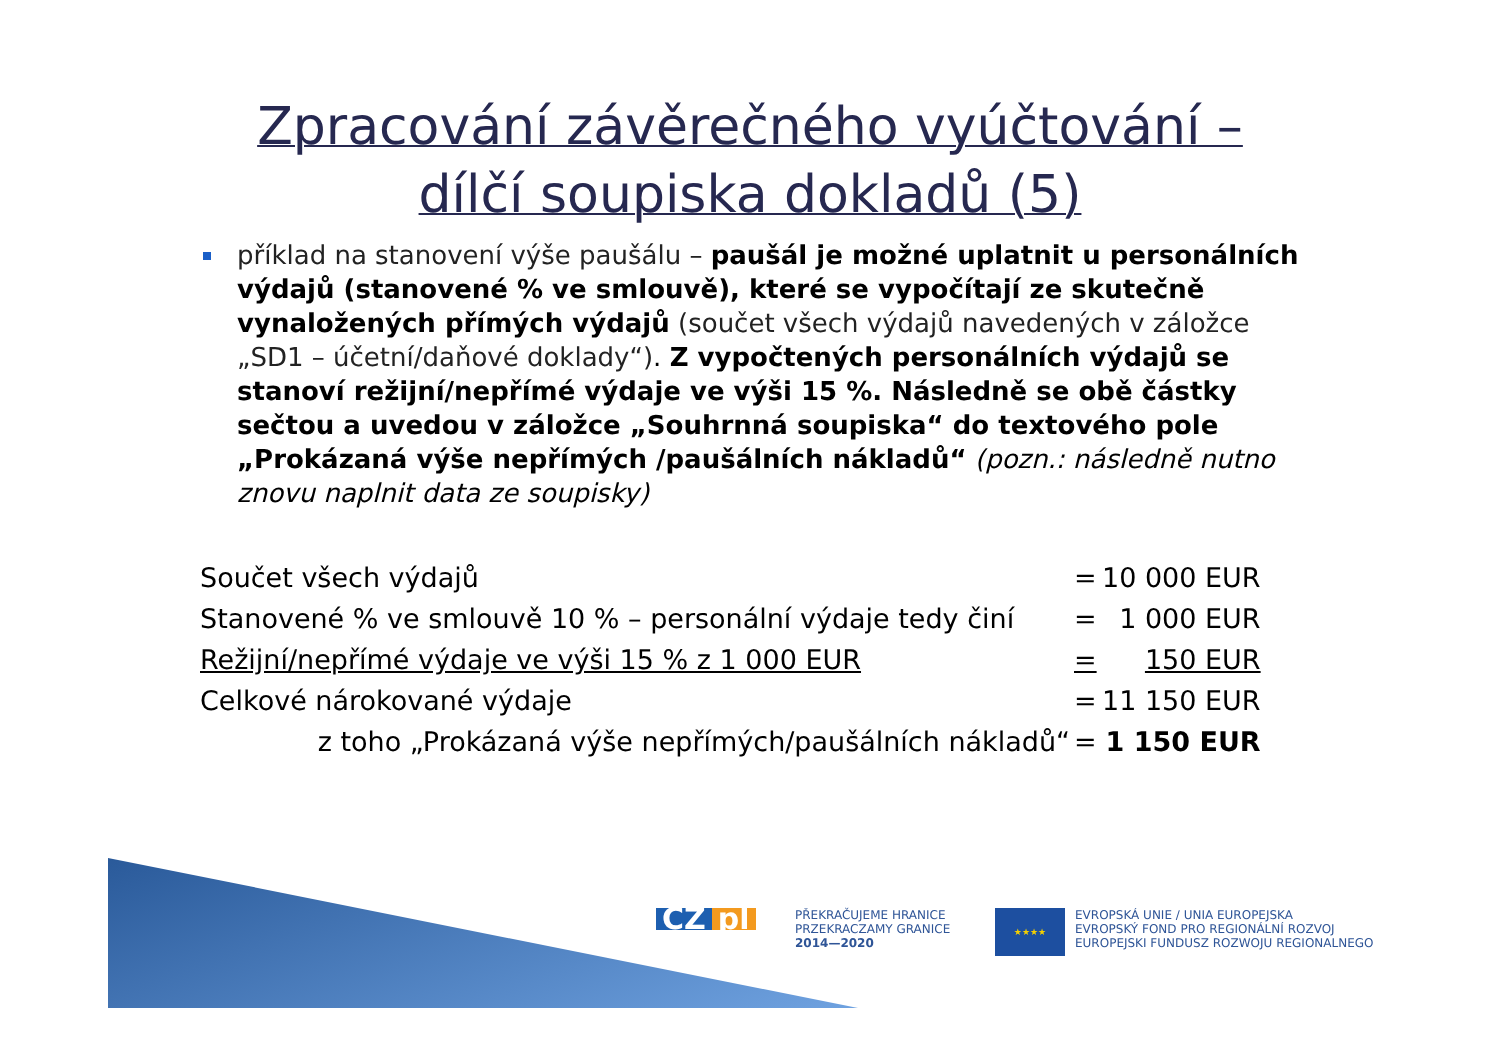Zpracování závěrečného vyúčtování –
dílčí soupiska dokladů (5)
příklad na stanovení výše paušálu – paušál je možné uplatnit u personálních výdajů (stanovené % ve smlouvě), které se vypočítají ze skutečně vynaložených přímých výdajů (součet všech výdajů navedených v záložce „SD1 – účetní/daňové doklady“). Z vypočtených personálních výdajů se stanoví režijní/nepřímé výdaje ve výši 15 %. Následně se obě částky sečtou a uvedou v záložce „Souhrnná soupiska“ do textového pole „Prokázaná výše nepřímých /paušálních nákladů“ (pozn.: následně nutno znovu naplnit data ze soupisky)
| Součet všech výdajů | = | 10 000 EUR |
| Stanovené % ve smlouvě 10 % – personální výdaje tedy činí | = | 1 000 EUR |
| Režijní/nepřímé výdaje ve výši 15 % z 1 000 EUR | = | 150 EUR |
| Celkové nárokované výdaje | = | 11 150 EUR |
| z toho „Prokázaná výše nepřímých/paušálních nákladů“ | = | 1 150 EUR |
CZ pl
PŘEKRAČUJEME HRANICE
PRZEKRACZAMY GRANICE
2014—2020
★★★★
EVROPSKÁ UNIE / UNIA EUROPEJSKA
EVROPSKÝ FOND PRO REGIONÁLNÍ ROZVOJ
EUROPEJSKI FUNDUSZ ROZWOJU REGIONALNEGO